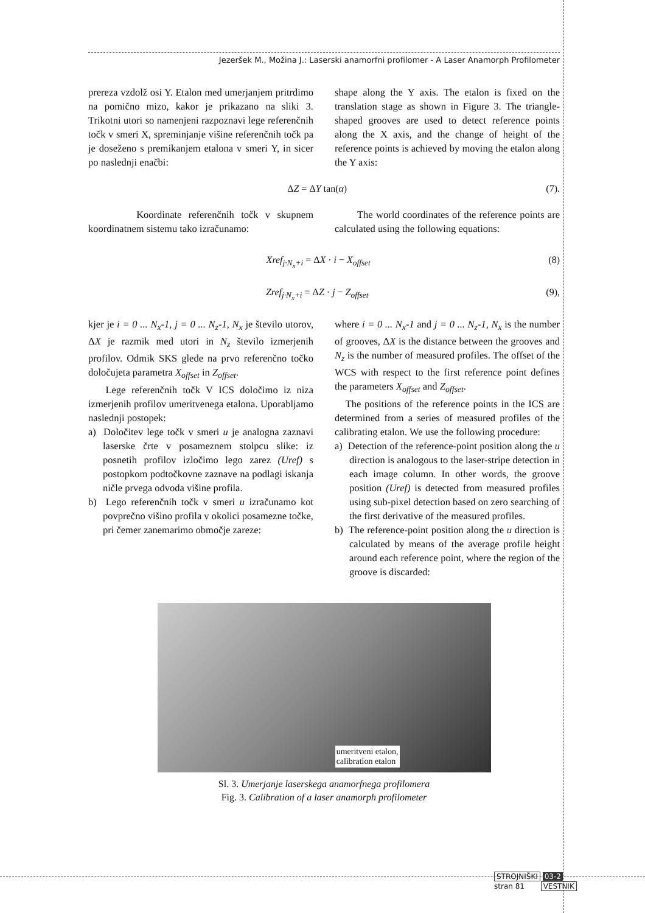Jezeršek M., Možina J.: Laserski anamorfni profilomer - A Laser Anamorph Profilometer
prereza vzdolž osi Y. Etalon med umerjanjem pritrdimo na pomično mizo, kakor je prikazano na sliki 3. Trikotni utori so namenjeni razpoznavi lege referenčnih točk v smeri X, spreminjanje višine referenčnih točk pa je doseženo s premikanjem etalona v smeri Y, in sicer po naslednji enačbi:
shape along the Y axis. The etalon is fixed on the translation stage as shown in Figure 3. The triangle-shaped grooves are used to detect reference points along the X axis, and the change of height of the reference points is achieved by moving the etalon along the Y axis:
ΔZ = ΔY tan(α) (7).
Koordinate referenčnih točk v skupnem koordinatnem sistemu tako izračunamo:
The world coordinates of the reference points are calculated using the following equations:
Xref<sub>j·N<sub>x</sub>+i</sub> = ΔX · i − X<sub>offset</sub> (8)
Zref<sub>j·N<sub>x</sub>+i</sub> = ΔZ · j − Z<sub>offset</sub> (9),
kjer je i = 0 ... N<sub>x</sub>-1, j = 0 ... N<sub>z</sub>-1, N<sub>x</sub> je število utorov, ΔX je razmik med utori in N<sub>z</sub> število izmerjenih profilov. Odmik SKS glede na prvo referenčno točko določujeta parametra X<sub>offset</sub> in Z<sub>offset</sub>.
Lege referenčnih točk V ICS določimo iz niza izmerjenih profilov umeritvenega etalona. Uporabljamo naslednji postopek:
a) Določitev lege točk v smeri u je analogna zaznavi laserske črte v posameznem stolpcu slike: iz posnetih profilov izločimo lego zarez (Uref) s postopkom podtočkovne zaznave na podlagi iskanja ničle prvega odvoda višine profila.
b) Lego referenčnih točk v smeri u izračunamo kot povprečno višino profila v okolici posamezne točke, pri čemer zanemarimo območje zareze:
where i = 0 ... N<sub>x</sub>-1 and j = 0 ... N<sub>z</sub>-1, N<sub>x</sub> is the number of grooves, ΔX is the distance between the grooves and N<sub>z</sub> is the number of measured profiles. The offset of the WCS with respect to the first reference point defines the parameters X<sub>offset</sub> and Z<sub>offset</sub>.
The positions of the reference points in the ICS are determined from a series of measured profiles of the calibrating etalon. We use the following procedure:
a) Detection of the reference-point position along the u direction is analogous to the laser-stripe detection in each image column. In other words, the groove position (Uref) is detected from measured profiles using sub-pixel detection based on zero searching of the first derivative of the measured profiles.
b) The reference-point position along the u direction is calculated by means of the average profile height around each reference point, where the region of the groove is discarded:
umeritveni etalon,
calibration etalon
Sl. 3. Umerjanje laserskega anamorfnega profilomera
Fig. 3. Calibration of a laser anamorph profilometer
STROJNIŠKI 03-2
stran 81 VESTNIK